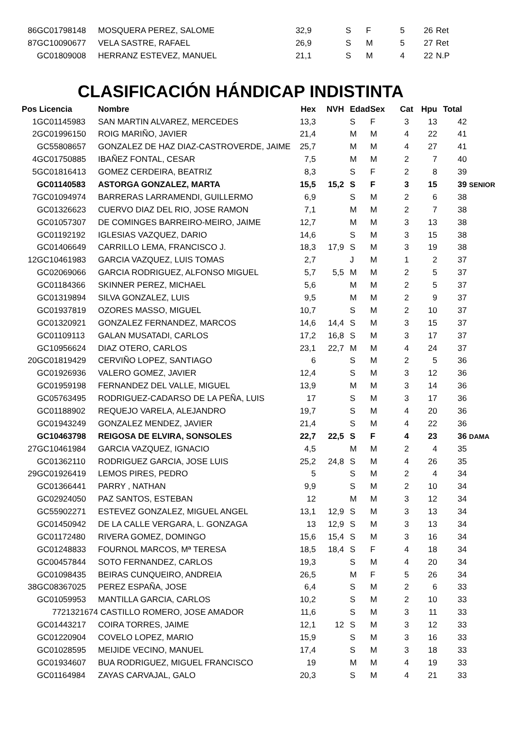| 86 | GC01798148 | MOSQUERA PEREZ, SALOME | 32,9 | | S | F | 5 | 26 | Ret |
| 87 | GC10090677 | VELA SASTRE, RAFAEL | 26,9 | | S | M | 5 | 27 | Ret |
| | GC01809008 | HERRANZ ESTEVEZ, MANUEL | 21,1 | | S | M | 4 | 22 | N.P |
CLASIFICACIÓN HÁNDICAP INDISTINTA
| Pos | Licencia | Nombre | Hex | NVH | Edad | Sex | Cat | Hpu | Total |
| --- | --- | --- | --- | --- | --- | --- | --- | --- | --- |
| 1 | GC01145983 | SAN MARTIN ALVAREZ, MERCEDES | 13,3 | | S | F | 3 | 13 | 42 |
| 2 | GC01996150 | ROIG MARIÑO, JAVIER | 21,4 | | M | M | 4 | 22 | 41 |
| | GC55808657 | GONZALEZ DE HAZ DIAZ-CASTROVERDE, JAIME | 25,7 | | M | M | 4 | 27 | 41 |
| 4 | GC01750885 | IBAÑEZ FONTAL, CESAR | 7,5 | | M | M | 2 | 7 | 40 |
| 5 | GC01816413 | GOMEZ CERDEIRA, BEATRIZ | 8,3 | | S | F | 2 | 8 | 39 |
| | GC01140583 | ASTORGA GONZALEZ, MARTA | 15,5 | 15,2 | S | F | 3 | 15 | 39 SENIOR |
| 7 | GC01094974 | BARRERAS LARRAMENDI, GUILLERMO | 6,9 | | S | M | 2 | 6 | 38 |
| | GC01326623 | CUERVO DIAZ DEL RIO, JOSE RAMON | 7,1 | | M | M | 2 | 7 | 38 |
| | GC01057307 | DE COMINGES BARREIRO-MEIRO, JAIME | 12,7 | | M | M | 3 | 13 | 38 |
| | GC01192192 | IGLESIAS VAZQUEZ, DARIO | 14,6 | | S | M | 3 | 15 | 38 |
| | GC01406649 | CARRILLO LEMA, FRANCISCO J. | 18,3 | 17,9 | S | M | 3 | 19 | 38 |
| 12 | GC10461983 | GARCIA VAZQUEZ, LUIS TOMAS | 2,7 | | J | M | 1 | 2 | 37 |
| | GC02069066 | GARCIA RODRIGUEZ, ALFONSO MIGUEL | 5,7 | 5,5 | M | M | 2 | 5 | 37 |
| | GC01184366 | SKINNER PEREZ, MICHAEL | 5,6 | | M | M | 2 | 5 | 37 |
| | GC01319894 | SILVA GONZALEZ, LUIS | 9,5 | | M | M | 2 | 9 | 37 |
| | GC01937819 | OZORES MASSO, MIGUEL | 10,7 | | S | M | 2 | 10 | 37 |
| | GC01320921 | GONZALEZ FERNANDEZ, MARCOS | 14,6 | 14,4 | S | M | 3 | 15 | 37 |
| | GC01109113 | GALAN MUSATADI, CARLOS | 17,2 | 16,8 | S | M | 3 | 17 | 37 |
| | GC10956624 | DIAZ OTERO, CARLOS | 23,1 | 22,7 | M | M | 4 | 24 | 37 |
| 20 | GC01819429 | CERVIÑO LOPEZ, SANTIAGO | 6 | | S | M | 2 | 5 | 36 |
| | GC01926936 | VALERO GOMEZ, JAVIER | 12,4 | | S | M | 3 | 12 | 36 |
| | GC01959198 | FERNANDEZ DEL VALLE, MIGUEL | 13,9 | | M | M | 3 | 14 | 36 |
| | GC05763495 | RODRIGUEZ-CADARSO DE LA PEÑA, LUIS | 17 | | S | M | 3 | 17 | 36 |
| | GC01188902 | REQUEJO VARELA, ALEJANDRO | 19,7 | | S | M | 4 | 20 | 36 |
| | GC01943249 | GONZALEZ MENDEZ, JAVIER | 21,4 | | S | M | 4 | 22 | 36 |
| | GC10463798 | REIGOSA DE ELVIRA, SONSOLES | 22,7 | 22,5 | S | F | 4 | 23 | 36 DAMA |
| 27 | GC10461984 | GARCIA VAZQUEZ, IGNACIO | 4,5 | | M | M | 2 | 4 | 35 |
| | GC01362110 | RODRIGUEZ GARCIA, JOSE LUIS | 25,2 | 24,8 | S | M | 4 | 26 | 35 |
| 29 | GC01926419 | LEMOS PIRES, PEDRO | 5 | | S | M | 2 | 4 | 34 |
| | GC01366441 | PARRY , NATHAN | 9,9 | | S | M | 2 | 10 | 34 |
| | GC02924050 | PAZ SANTOS, ESTEBAN | 12 | | M | M | 3 | 12 | 34 |
| | GC55902271 | ESTEVEZ GONZALEZ, MIGUEL ANGEL | 13,1 | 12,9 | S | M | 3 | 13 | 34 |
| | GC01450942 | DE LA CALLE VERGARA, L. GONZAGA | 13 | 12,9 | S | M | 3 | 13 | 34 |
| | GC01172480 | RIVERA GOMEZ, DOMINGO | 15,6 | 15,4 | S | M | 3 | 16 | 34 |
| | GC01248833 | FOURNOL MARCOS, Mª TERESA | 18,5 | 18,4 | S | F | 4 | 18 | 34 |
| | GC00457844 | SOTO FERNANDEZ, CARLOS | 19,3 | | S | M | 4 | 20 | 34 |
| | GC01098435 | BEIRAS CUNQUEIRO, ANDREIA | 26,5 | | M | F | 5 | 26 | 34 |
| 38 | GC08367025 | PEREZ ESPAÑA, JOSE | 6,4 | | S | M | 2 | 6 | 33 |
| | GC01059953 | MANTILLA GARCIA, CARLOS | 10,2 | | S | M | 2 | 10 | 33 |
| | 7721321674 | CASTILLO ROMERO, JOSE AMADOR | 11,6 | | S | M | 3 | 11 | 33 |
| | GC01443217 | COIRA TORRES, JAIME | 12,1 | 12 | S | M | 3 | 12 | 33 |
| | GC01220904 | COVELO LOPEZ, MARIO | 15,9 | | S | M | 3 | 16 | 33 |
| | GC01028595 | MEIJIDE VECINO, MANUEL | 17,4 | | S | M | 3 | 18 | 33 |
| | GC01934607 | BUA RODRIGUEZ, MIGUEL FRANCISCO | 19 | | M | M | 4 | 19 | 33 |
| | GC01164984 | ZAYAS CARVAJAL, GALO | 20,3 | | S | M | 4 | 21 | 33 |